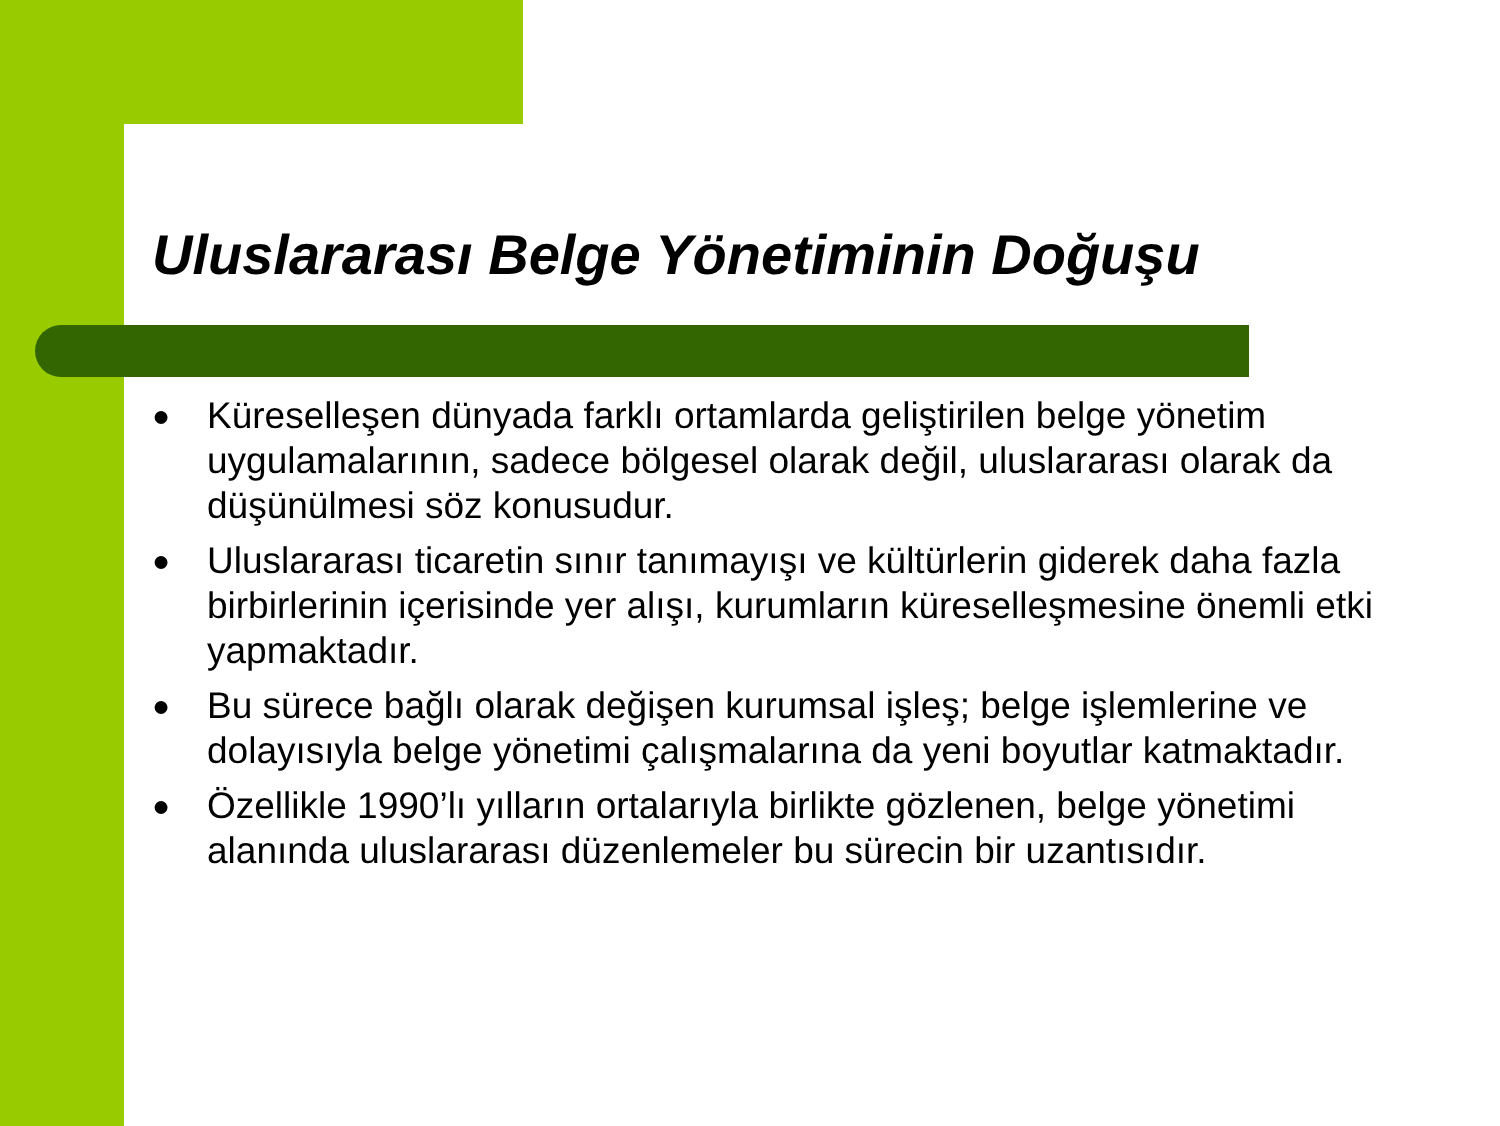Uluslararası Belge Yönetiminin Doğuşu
● Küreselleşen dünyada farklı ortamlarda geliştirilen belge yönetim uygulamalarının, sadece bölgesel olarak değil, uluslararası olarak da düşünülmesi söz konusudur.
● Uluslararası ticaretin sınır tanımayışı ve kültürlerin giderek daha fazla birbirlerinin içerisinde yer alışı, kurumların küreselleşmesine önemli etki yapmaktadır.
● Bu sürece bağlı olarak değişen kurumsal işleş; belge işlemlerine ve dolayısıyla belge yönetimi çalışmalarına da yeni boyutlar katmaktadır.
● Özellikle 1990’lı yılların ortalarıyla birlikte gözlenen, belge yönetimi alanında uluslararası düzenlemeler bu sürecin bir uzantısıdır.